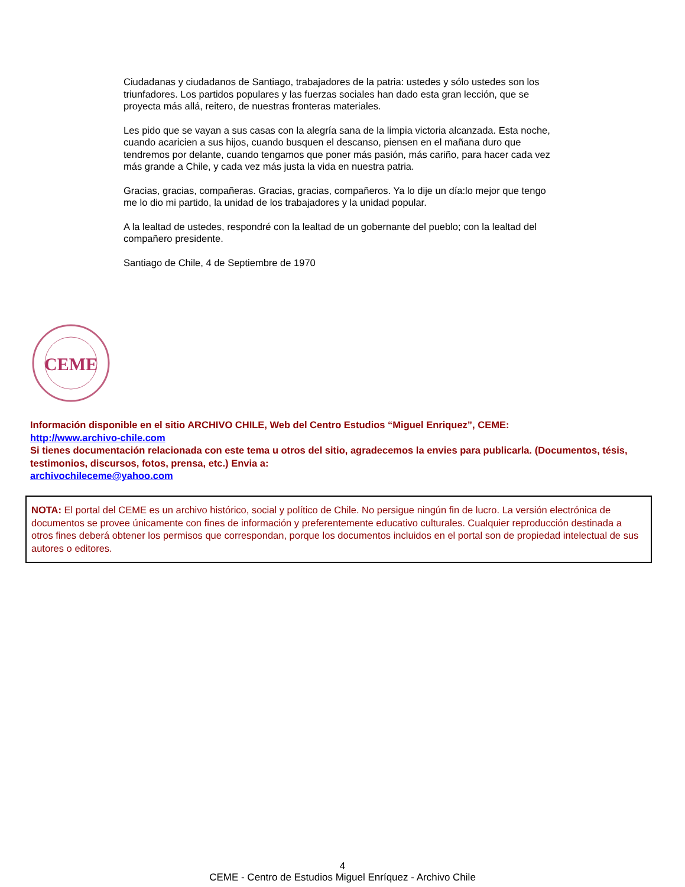Ciudadanas y ciudadanos de Santiago, trabajadores de la patria: ustedes y sólo ustedes son los triunfadores. Los partidos populares y las fuerzas sociales han dado esta gran lección, que se proyecta más allá, reitero, de nuestras fronteras materiales.
Les pido que se vayan a sus casas con la alegría sana de la limpia victoria alcanzada. Esta noche, cuando acaricien a sus hijos, cuando busquen el descanso, piensen en el mañana duro que tendremos por delante, cuando tengamos que poner más pasión, más cariño, para hacer cada vez más grande a Chile, y cada vez más justa la vida en nuestra patria.
Gracias, gracias, compañeras. Gracias, gracias, compañeros. Ya lo dije un día:lo mejor que tengo me lo dio mi partido, la unidad de los trabajadores y la unidad popular.
A la lealtad de ustedes, respondré con la lealtad de un gobernante del pueblo; con la lealtad del compañero presidente.
Santiago de Chile, 4 de Septiembre de 1970
CEME
Información disponible en el sitio ARCHIVO CHILE, Web del Centro Estudios “Miguel Enriquez”, CEME:
http://www.archivo-chile.com
Si tienes documentación relacionada con este tema u otros del sitio, agradecemos la envies para publicarla. (Documentos, tésis, testimonios, discursos, fotos, prensa, etc.) Envia a:
archivochileceme@yahoo.com
NOTA: El portal del CEME es un archivo histórico, social y político de Chile. No persigue ningún fin de lucro. La versión electrónica de documentos se provee únicamente con fines de información y preferentemente educativo culturales. Cualquier reproducción destinada a otros fines deberá obtener los permisos que correspondan, porque los documentos incluidos en el portal son de propiedad intelectual de sus autores o editores.
4
CEME - Centro de Estudios Miguel Enríquez - Archivo Chile